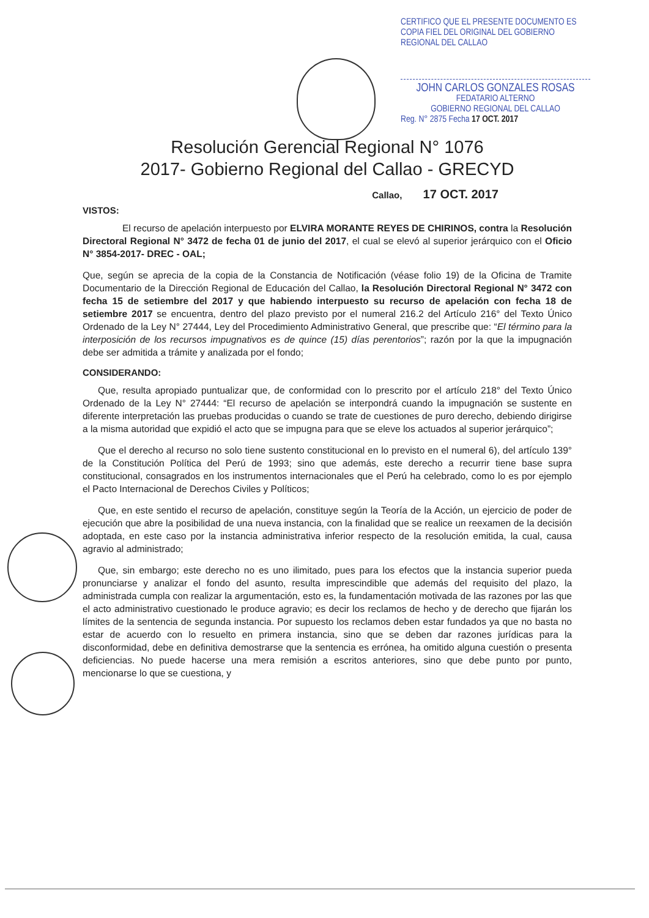CERTIFICO QUE EL PRESENTE DOCUMENTO ES COPIA FIEL DEL ORIGINAL DEL GOBIERNO REGIONAL DEL CALLAO
JOHN CARLOS GONZALES ROSAS
FEDATARIO ALTERNO
GOBIERNO REGIONAL DEL CALLAO
Reg. N° 2875 Fecha 17 OCT. 2017
Resolución Gerencial Regional N° 1076
2017- Gobierno Regional del Callao - GRECYD
Callao, 17 OCT. 2017
VISTOS:
El recurso de apelación interpuesto por ELVIRA MORANTE REYES DE CHIRINOS, contra la Resolución Directoral Regional N° 3472 de fecha 01 de junio del 2017, el cual se elevó al superior jerárquico con el Oficio N° 3854-2017- DREC - OAL;
Que, según se aprecia de la copia de la Constancia de Notificación (véase folio 19) de la Oficina de Tramite Documentario de la Dirección Regional de Educación del Callao, la Resolución Directoral Regional N° 3472 con fecha 15 de setiembre del 2017 y que habiendo interpuesto su recurso de apelación con fecha 18 de setiembre 2017 se encuentra, dentro del plazo previsto por el numeral 216.2 del Artículo 216° del Texto Único Ordenado de la Ley N° 27444, Ley del Procedimiento Administrativo General, que prescribe que: “El término para la interposición de los recursos impugnativos es de quince (15) días perentorios”; razón por la que la impugnación debe ser admitida a trámite y analizada por el fondo;
CONSIDERANDO:
Que, resulta apropiado puntualizar que, de conformidad con lo prescrito por el artículo 218° del Texto Único Ordenado de la Ley N° 27444: “El recurso de apelación se interpondrá cuando la impugnación se sustente en diferente interpretación las pruebas producidas o cuando se trate de cuestiones de puro derecho, debiendo dirigirse a la misma autoridad que expidió el acto que se impugna para que se eleve los actuados al superior jerárquico”;
Que el derecho al recurso no solo tiene sustento constitucional en lo previsto en el numeral 6), del artículo 139° de la Constitución Política del Perú de 1993; sino que además, este derecho a recurrir tiene base supra constitucional, consagrados en los instrumentos internacionales que el Perú ha celebrado, como lo es por ejemplo el Pacto Internacional de Derechos Civiles y Políticos;
Que, en este sentido el recurso de apelación, constituye según la Teoría de la Acción, un ejercicio de poder de ejecución que abre la posibilidad de una nueva instancia, con la finalidad que se realice un reexamen de la decisión adoptada, en este caso por la instancia administrativa inferior respecto de la resolución emitida, la cual, causa agravio al administrado;
Que, sin embargo; este derecho no es uno ilimitado, pues para los efectos que la instancia superior pueda pronunciarse y analizar el fondo del asunto, resulta imprescindible que además del requisito del plazo, la administrada cumpla con realizar la argumentación, esto es, la fundamentación motivada de las razones por las que el acto administrativo cuestionado le produce agravio; es decir los reclamos de hecho y de derecho que fijarán los límites de la sentencia de segunda instancia. Por supuesto los reclamos deben estar fundados ya que no basta no estar de acuerdo con lo resuelto en primera instancia, sino que se deben dar razones jurídicas para la disconformidad, debe en definitiva demostrarse que la sentencia es errónea, ha omitido alguna cuestión o presenta deficiencias. No puede hacerse una mera remisión a escritos anteriores, sino que debe punto por punto, mencionarse lo que se cuestiona, y